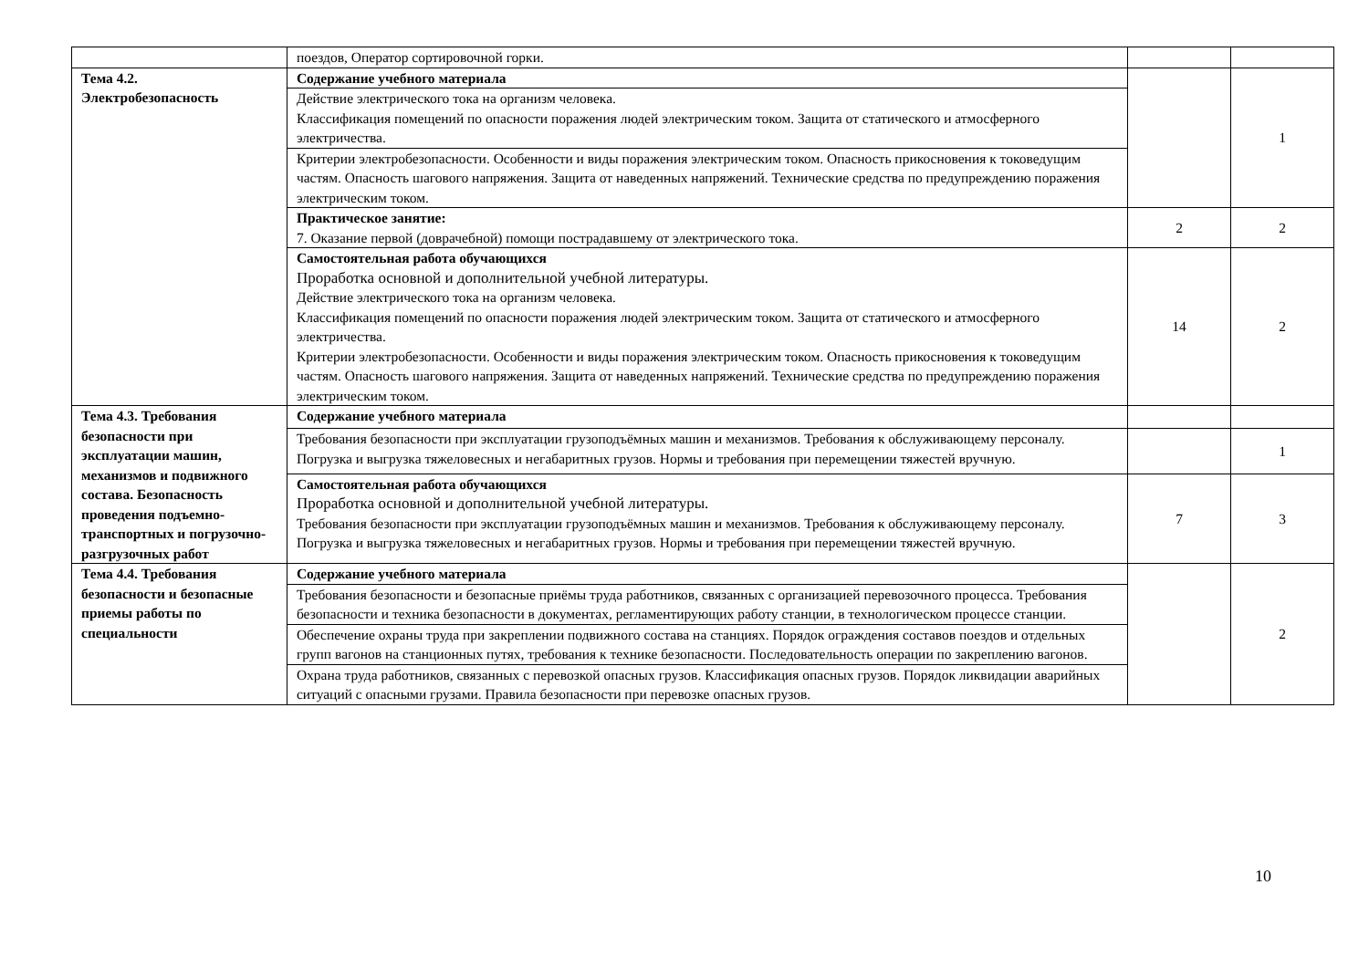| | поездов, Оператор сортировочной горки. | | |
| Тема 4.2. Электробезопасность | Содержание учебного материала | | 1 |
| | Действие электрического тока на организм человека. Классификация помещений по опасности поражения людей электрическим током. Защита от статического и атмосферного электричества. | | |
| | Критерии электробезопасности. Особенности и виды поражения электрическим током. Опасность прикосновения к токоведущим частям. Опасность шагового напряжения. Защита от наведенных напряжений. Технические средства по предупреждению поражения электрическим током. | | |
| | Практическое занятие: 7. Оказание первой (доврачебной) помощи пострадавшему от электрического тока. | 2 | 2 |
| | Самостоятельная работа обучающихся Проработка основной и дополнительной учебной литературы. Действие электрического тока на организм человека. Классификация помещений по опасности поражения людей электрическим током. Защита от статического и атмосферного электричества. Критерии электробезопасности. Особенности и виды поражения электрическим током. Опасность прикосновения к токоведущим частям. Опасность шагового напряжения. Защита от наведенных напряжений. Технические средства по предупреждению поражения электрическим током. | 14 | 2 |
| Тема 4.3. Требования безопасности при эксплуатации машин, механизмов и подвижного состава. Безопасность проведения подъемно-транспортных и погрузочно-разгрузочных работ | Содержание учебного материала | | |
| | Требования безопасности при эксплуатации грузоподъёмных машин и механизмов. Требования к обслуживающему персоналу. Погрузка и выгрузка тяжеловесных и негабаритных грузов. Нормы и требования при перемещении тяжестей вручную. | | 1 |
| | Самостоятельная работа обучающихся Проработка основной и дополнительной учебной литературы. Требования безопасности при эксплуатации грузоподъёмных машин и механизмов. Требования к обслуживающему персоналу. Погрузка и выгрузка тяжеловесных и негабаритных грузов. Нормы и требования при перемещении тяжестей вручную. | 7 | 3 |
| Тема 4.4. Требования безопасности и безопасные приемы работы по специальности | Содержание учебного материала | | 2 |
| | Требования безопасности и безопасные приёмы труда работников, связанных с организацией перевозочного процесса. Требования безопасности и техника безопасности в документах, регламентирующих работу станции, в технологическом процессе станции. | | |
| | Обеспечение охраны труда при закреплении подвижного состава на станциях. Порядок ограждения составов поездов и отдельных групп вагонов на станционных путях, требования к технике безопасности. Последовательность операции по закреплению вагонов. | | |
| | Охрана труда работников, связанных с перевозкой опасных грузов. Классификация опасных грузов. Порядок ликвидации аварийных ситуаций с опасными грузами. Правила безопасности при перевозке опасных грузов. | | |
10